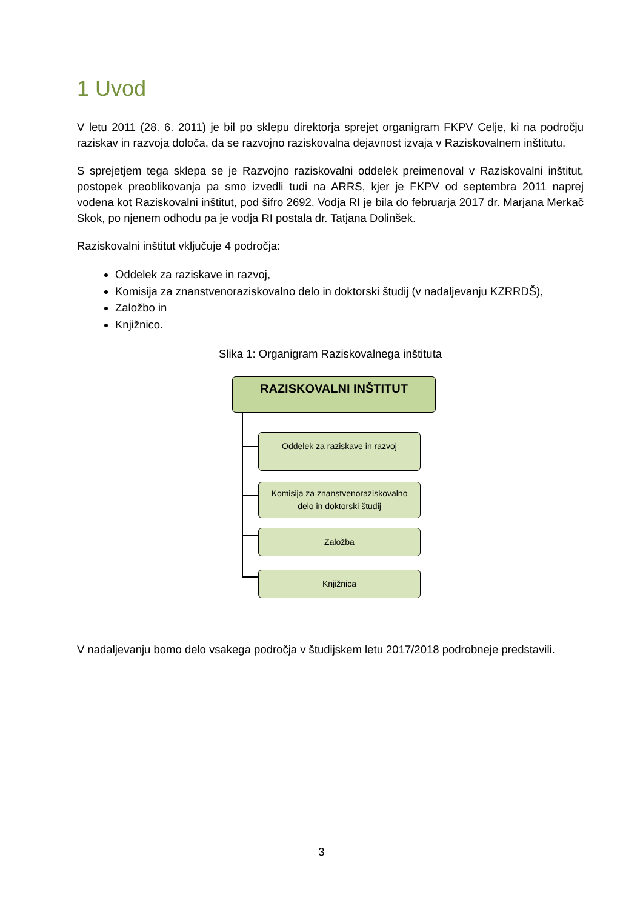1 Uvod
V letu 2011 (28. 6. 2011) je bil po sklepu direktorja sprejet organigram FKPV Celje, ki na področju raziskav in razvoja določa, da se razvojno raziskovalna dejavnost izvaja v Raziskovalnem inštitutu.
S sprejetjem tega sklepa se je Razvojno raziskovalni oddelek preimenoval v Raziskovalni inštitut, postopek preoblikovanja pa smo izvedli tudi na ARRS, kjer je FKPV od septembra 2011 naprej vodena kot Raziskovalni inštitut, pod šifro 2692. Vodja RI je bila do februarja 2017 dr. Marjana Merkač Skok, po njenem odhodu pa je vodja RI postala dr. Tatjana Dolinšek.
Raziskovalni inštitut vključuje 4 področja:
Oddelek za raziskave in razvoj,
Komisija za znanstvenoraziskovalno delo in doktorski študij (v nadaljevanju KZRRDŠ),
Založbo in
Knjižnico.
Slika 1: Organigram Raziskovalnega inštituta
RAZISKOVALNI INŠTITUT
Oddelek za raziskave in razvoj
Komisija za znanstvenoraziskovalno
delo in doktorski študij
Založba
Knjižnica
V nadaljevanju bomo delo vsakega področja v študijskem letu 2017/2018 podrobneje predstavili.
3